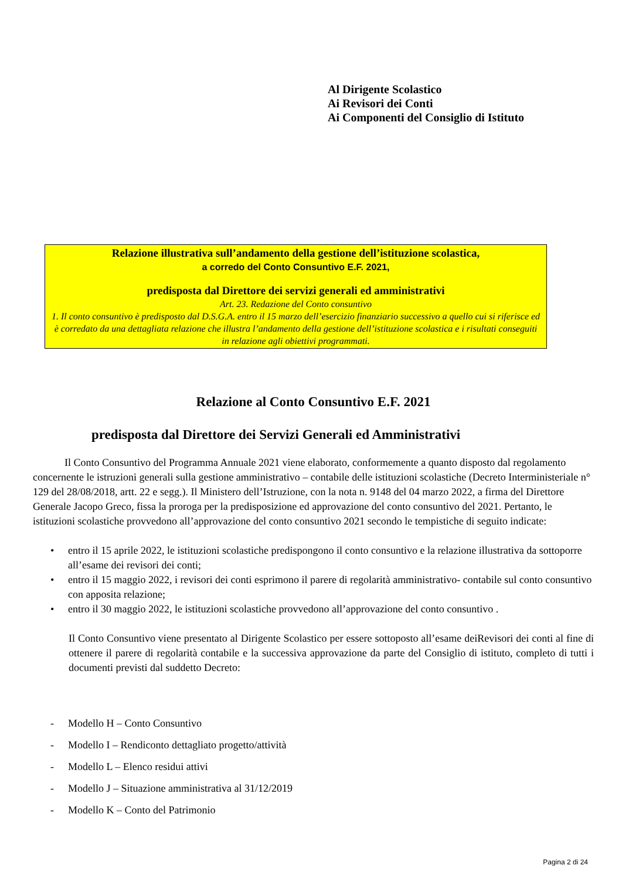Al Dirigente Scolastico
Ai Revisori dei Conti
Ai Componenti del Consiglio di Istituto
Relazione illustrativa sull’andamento della gestione dell’istituzione scolastica,
a corredo del Conto Consuntivo E.F. 2021,
predisposta dal Direttore dei servizi generali ed amministrativi
Art. 23. Redazione del Conto consuntivo
1. Il conto consuntivo è predisposto dal D.S.G.A. entro il 15 marzo dell’esercizio finanziario successivo a quello cui si riferisce ed è corredato da una dettagliata relazione che illustra l’andamento della gestione dell’istituzione scolastica e i risultati conseguiti in relazione agli obiettivi programmati.
Relazione al Conto Consuntivo E.F. 2021
predisposta dal Direttore dei Servizi Generali ed Amministrativi
Il Conto Consuntivo del Programma Annuale 2021 viene elaborato, conformemente a quanto disposto dal regolamento concernente le istruzioni generali sulla gestione amministrativo – contabile delle istituzioni scolastiche (Decreto Interministeriale n° 129 del 28/08/2018, artt. 22 e segg.). Il Ministero dell’Istruzione, con la nota n. 9148 del 04 marzo 2022, a firma del Direttore Generale Jacopo Greco, fissa la proroga per la predisposizione ed approvazione del conto consuntivo del 2021. Pertanto, le istituzioni scolastiche provvedono all’approvazione del conto consuntivo 2021 secondo le tempistiche di seguito indicate:
• entro il 15 aprile 2022, le istituzioni scolastiche predispongono il conto consuntivo e la relazione illustrativa da sottoporre all’esame dei revisori dei conti;
• entro il 15 maggio 2022, i revisori dei conti esprimono il parere di regolarità amministrativo- contabile sul conto consuntivo con apposita relazione;
• entro il 30 maggio 2022, le istituzioni scolastiche provvedono all’approvazione del conto consuntivo .
Il Conto Consuntivo viene presentato al Dirigente Scolastico per essere sottoposto all’esame deiRevisori dei conti al fine di ottenere il parere di regolarità contabile e la successiva approvazione da parte del Consiglio di istituto, completo di tutti i documenti previsti dal suddetto Decreto:
- Modello H – Conto Consuntivo
- Modello I – Rendiconto dettagliato progetto/attività
- Modello L – Elenco residui attivi
- Modello J – Situazione amministrativa al 31/12/2019
- Modello K – Conto del Patrimonio
Pagina 2 di 24